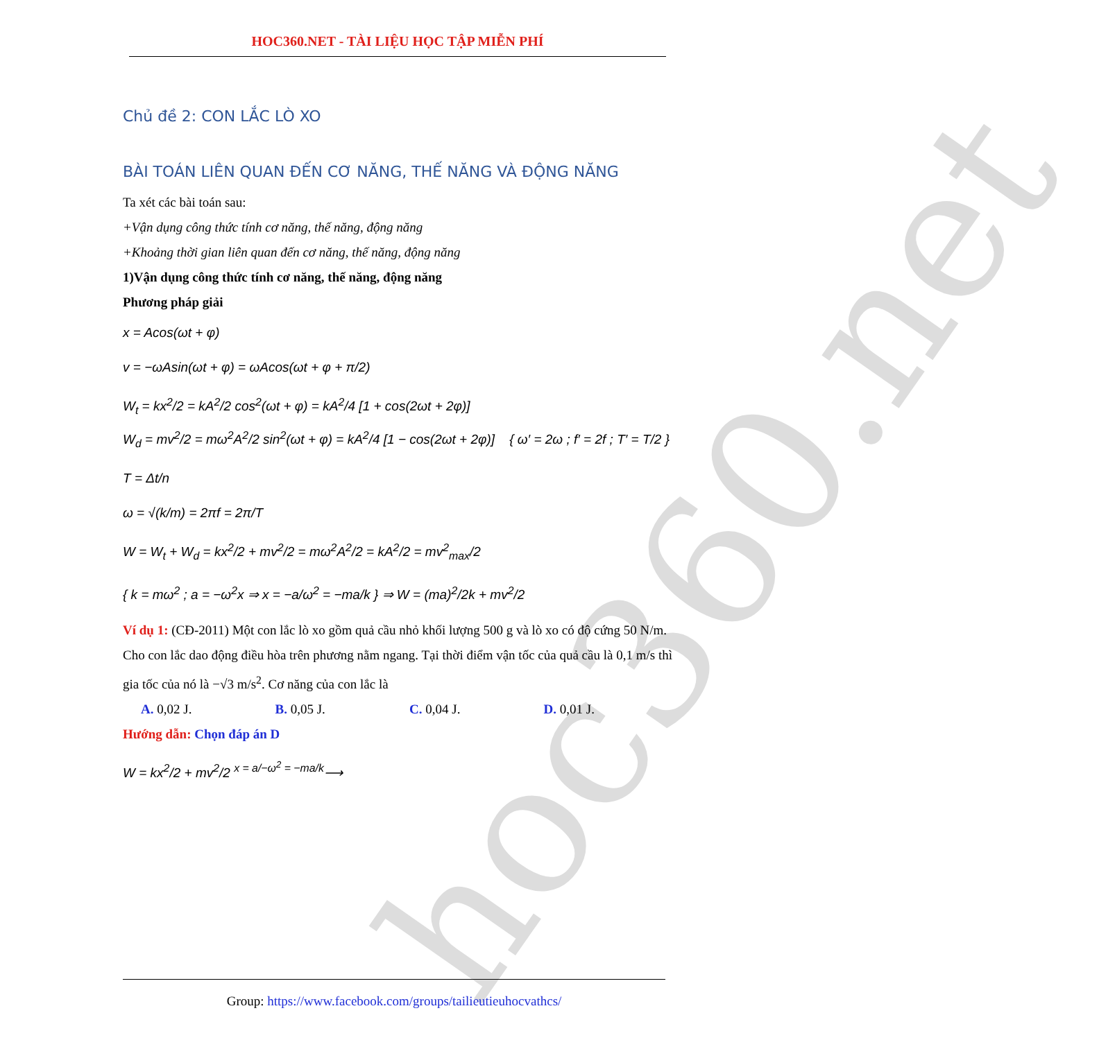hoc360.net
HOC360.NET - TÀI LIỆU HỌC TẬP MIỄN PHÍ
Chủ đề 2: CON LẮC LÒ XO
BÀI TOÁN LIÊN QUAN ĐẾN CƠ NĂNG, THẾ NĂNG VÀ ĐỘNG NĂNG
Ta xét các bài toán sau:
+Vận dụng công thức tính cơ năng, thế năng, động năng
+Khoảng thời gian liên quan đến cơ năng, thế năng, động năng
1)Vận dụng công thức tính cơ năng, thế năng, động năng
Phương pháp giải
x = Acos(ωt + φ)
v = −ωAsin(ωt + φ) = ωAcos(ωt + φ + π/2)
W<sub>t</sub> = kx<sup>2</sup>/2 = kA<sup>2</sup>/2 cos<sup>2</sup>(ωt + φ) = kA<sup>2</sup>/4 [1 + cos(2ωt + 2φ)]
W<sub>d</sub> = mv<sup>2</sup>/2 = mω<sup>2</sup>A<sup>2</sup>/2 sin<sup>2</sup>(ωt + φ) = kA<sup>2</sup>/4 [1 − cos(2ωt + 2φ)] { ω′ = 2ω ; f′ = 2f ; T′ = T/2 }
T = Δt/n
ω = √(k/m) = 2πf = 2π/T
W = W<sub>t</sub> + W<sub>d</sub> = kx<sup>2</sup>/2 + mv<sup>2</sup>/2 = mω<sup>2</sup>A<sup>2</sup>/2 = kA<sup>2</sup>/2 = mv<sup>2</sup><sub>max</sub>/2
{ k = mω<sup>2</sup> ; a = −ω<sup>2</sup>x ⇒ x = −a/ω<sup>2</sup> = −ma/k } ⇒ W = (ma)<sup>2</sup>/2k + mv<sup>2</sup>/2
Ví dụ 1: (CĐ-2011) Một con lắc lò xo gồm quả cầu nhỏ khối lượng 500 g và lò xo có độ cứng 50 N/m. Cho con lắc dao động điều hòa trên phương nằm ngang. Tại thời điểm vận tốc của quả cầu là 0,1 m/s thì gia tốc của nó là −√3 m/s<sup>2</sup>. Cơ năng của con lắc là
A. 0,02 J. B. 0,05 J. C. 0,04 J. D. 0,01 J.
Hướng dẫn: Chọn đáp án D
W = kx<sup>2</sup>/2 + mv<sup>2</sup>/2 <sup>x = a/−ω<sup>2</sup> = −ma/k</sup>⟶
Group: https://www.facebook.com/groups/tailieutieuhocvathcs/